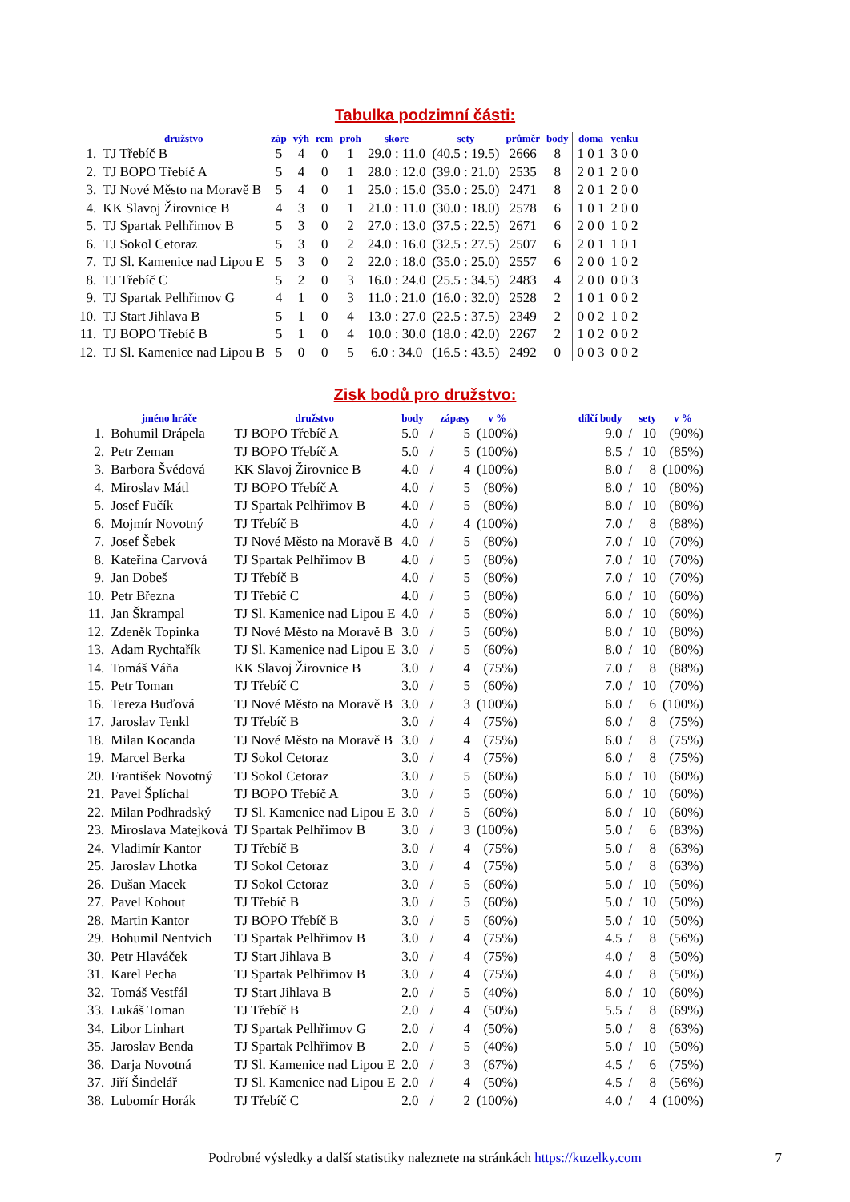Tabulka podzimní části:
| | družstvo | záp | výh | rem | proh | skore | sety | průměr | body | doma | venku |
| --- | --- | --- | --- | --- | --- | --- | --- | --- | --- | --- | --- |
| 1. | TJ Třebíč B | 5 | 4 | 0 | 1 | 29.0 : 11.0 | (40.5 : 19.5) | 2666 | 8 | 1 0 1 | 3 0 0 |
| 2. | TJ BOPO Třebíč A | 5 | 4 | 0 | 1 | 28.0 : 12.0 | (39.0 : 21.0) | 2535 | 8 | 2 0 1 | 2 0 0 |
| 3. | TJ Nové Město na Moravě B | 5 | 4 | 0 | 1 | 25.0 : 15.0 | (35.0 : 25.0) | 2471 | 8 | 2 0 1 | 2 0 0 |
| 4. | KK Slavoj Žirovnice B | 4 | 3 | 0 | 1 | 21.0 : 11.0 | (30.0 : 18.0) | 2578 | 6 | 1 0 1 | 2 0 0 |
| 5. | TJ Spartak Pelhřimov B | 5 | 3 | 0 | 2 | 27.0 : 13.0 | (37.5 : 22.5) | 2671 | 6 | 2 0 0 | 1 0 2 |
| 6. | TJ Sokol Cetoraz | 5 | 3 | 0 | 2 | 24.0 : 16.0 | (32.5 : 27.5) | 2507 | 6 | 2 0 1 | 1 0 1 |
| 7. | TJ Sl. Kamenice nad Lipou E | 5 | 3 | 0 | 2 | 22.0 : 18.0 | (35.0 : 25.0) | 2557 | 6 | 2 0 0 | 1 0 2 |
| 8. | TJ Třebíč C | 5 | 2 | 0 | 3 | 16.0 : 24.0 | (25.5 : 34.5) | 2483 | 4 | 2 0 0 | 0 0 3 |
| 9. | TJ Spartak Pelhřimov G | 4 | 1 | 0 | 3 | 11.0 : 21.0 | (16.0 : 32.0) | 2528 | 2 | 1 0 1 | 0 0 2 |
| 10. | TJ Start Jihlava B | 5 | 1 | 0 | 4 | 13.0 : 27.0 | (22.5 : 37.5) | 2349 | 2 | 0 0 2 | 1 0 2 |
| 11. | TJ BOPO Třebíč B | 5 | 1 | 0 | 4 | 10.0 : 30.0 | (18.0 : 42.0) | 2267 | 2 | 1 0 2 | 0 0 2 |
| 12. | TJ Sl. Kamenice nad Lipou B | 5 | 0 | 0 | 5 | 6.0 : 34.0 | (16.5 : 43.5) | 2492 | 0 | 0 0 3 | 0 0 2 |
Zisk bodů pro družstvo:
| | jméno hráče | družstvo | body | | zápasy | v % | | dílčí body | | sety | v % |
| --- | --- | --- | --- | --- | --- | --- | --- | --- | --- | --- | --- |
| 1. | Bohumil Drápela | TJ BOPO Třebíč A | 5.0 | / | 5 | (100%) | | 9.0 | / | 10 | (90%) |
| 2. | Petr Zeman | TJ BOPO Třebíč A | 5.0 | / | 5 | (100%) | | 8.5 | / | 10 | (85%) |
| 3. | Barbora Švédová | KK Slavoj Žirovnice B | 4.0 | / | 4 | (100%) | | 8.0 | / | 8 | (100%) |
| 4. | Miroslav Mátl | TJ BOPO Třebíč A | 4.0 | / | 5 | (80%) | | 8.0 | / | 10 | (80%) |
| 5. | Josef Fučík | TJ Spartak Pelhřimov B | 4.0 | / | 5 | (80%) | | 8.0 | / | 10 | (80%) |
| 6. | Mojmír Novotný | TJ Třebíč B | 4.0 | / | 4 | (100%) | | 7.0 | / | 8 | (88%) |
| 7. | Josef Šebek | TJ Nové Město na Moravě B | 4.0 | / | 5 | (80%) | | 7.0 | / | 10 | (70%) |
| 8. | Kateřina Carvová | TJ Spartak Pelhřimov B | 4.0 | / | 5 | (80%) | | 7.0 | / | 10 | (70%) |
| 9. | Jan Dobeš | TJ Třebíč B | 4.0 | / | 5 | (80%) | | 7.0 | / | 10 | (70%) |
| 10. | Petr Března | TJ Třebíč C | 4.0 | / | 5 | (80%) | | 6.0 | / | 10 | (60%) |
| 11. | Jan Škrampal | TJ Sl. Kamenice nad Lipou E | 4.0 | / | 5 | (80%) | | 6.0 | / | 10 | (60%) |
| 12. | Zdeněk Topinka | TJ Nové Město na Moravě B | 3.0 | / | 5 | (60%) | | 8.0 | / | 10 | (80%) |
| 13. | Adam Rychtařík | TJ Sl. Kamenice nad Lipou E | 3.0 | / | 5 | (60%) | | 8.0 | / | 10 | (80%) |
| 14. | Tomáš Váňa | KK Slavoj Žirovnice B | 3.0 | / | 4 | (75%) | | 7.0 | / | 8 | (88%) |
| 15. | Petr Toman | TJ Třebíč C | 3.0 | / | 5 | (60%) | | 7.0 | / | 10 | (70%) |
| 16. | Tereza Buďová | TJ Nové Město na Moravě B | 3.0 | / | 3 | (100%) | | 6.0 | / | 6 | (100%) |
| 17. | Jaroslav Tenkl | TJ Třebíč B | 3.0 | / | 4 | (75%) | | 6.0 | / | 8 | (75%) |
| 18. | Milan Kocanda | TJ Nové Město na Moravě B | 3.0 | / | 4 | (75%) | | 6.0 | / | 8 | (75%) |
| 19. | Marcel Berka | TJ Sokol Cetoraz | 3.0 | / | 4 | (75%) | | 6.0 | / | 8 | (75%) |
| 20. | František Novotný | TJ Sokol Cetoraz | 3.0 | / | 5 | (60%) | | 6.0 | / | 10 | (60%) |
| 21. | Pavel Šplíchal | TJ BOPO Třebíč A | 3.0 | / | 5 | (60%) | | 6.0 | / | 10 | (60%) |
| 22. | Milan Podhradský | TJ Sl. Kamenice nad Lipou E | 3.0 | / | 5 | (60%) | | 6.0 | / | 10 | (60%) |
| 23. | Miroslava Matejková | TJ Spartak Pelhřimov B | 3.0 | / | 3 | (100%) | | 5.0 | / | 6 | (83%) |
| 24. | Vladimír Kantor | TJ Třebíč B | 3.0 | / | 4 | (75%) | | 5.0 | / | 8 | (63%) |
| 25. | Jaroslav Lhotka | TJ Sokol Cetoraz | 3.0 | / | 4 | (75%) | | 5.0 | / | 8 | (63%) |
| 26. | Dušan Macek | TJ Sokol Cetoraz | 3.0 | / | 5 | (60%) | | 5.0 | / | 10 | (50%) |
| 27. | Pavel Kohout | TJ Třebíč B | 3.0 | / | 5 | (60%) | | 5.0 | / | 10 | (50%) |
| 28. | Martin Kantor | TJ BOPO Třebíč B | 3.0 | / | 5 | (60%) | | 5.0 | / | 10 | (50%) |
| 29. | Bohumil Nentvich | TJ Spartak Pelhřimov B | 3.0 | / | 4 | (75%) | | 4.5 | / | 8 | (56%) |
| 30. | Petr Hlaváček | TJ Start Jihlava B | 3.0 | / | 4 | (75%) | | 4.0 | / | 8 | (50%) |
| 31. | Karel Pecha | TJ Spartak Pelhřimov B | 3.0 | / | 4 | (75%) | | 4.0 | / | 8 | (50%) |
| 32. | Tomáš Vestfál | TJ Start Jihlava B | 2.0 | / | 5 | (40%) | | 6.0 | / | 10 | (60%) |
| 33. | Lukáš Toman | TJ Třebíč B | 2.0 | / | 4 | (50%) | | 5.5 | / | 8 | (69%) |
| 34. | Libor Linhart | TJ Spartak Pelhřimov G | 2.0 | / | 4 | (50%) | | 5.0 | / | 8 | (63%) |
| 35. | Jaroslav Benda | TJ Spartak Pelhřimov B | 2.0 | / | 5 | (40%) | | 5.0 | / | 10 | (50%) |
| 36. | Darja Novotná | TJ Sl. Kamenice nad Lipou E | 2.0 | / | 3 | (67%) | | 4.5 | / | 6 | (75%) |
| 37. | Jiří Šindelář | TJ Sl. Kamenice nad Lipou E | 2.0 | / | 4 | (50%) | | 4.5 | / | 8 | (56%) |
| 38. | Lubomír Horák | TJ Třebíč C | 2.0 | / | 2 | (100%) | | 4.0 | / | 4 | (100%) |
Podrobné výsledky a další statistiky naleznete na stránkách https://kuzelky.com 7